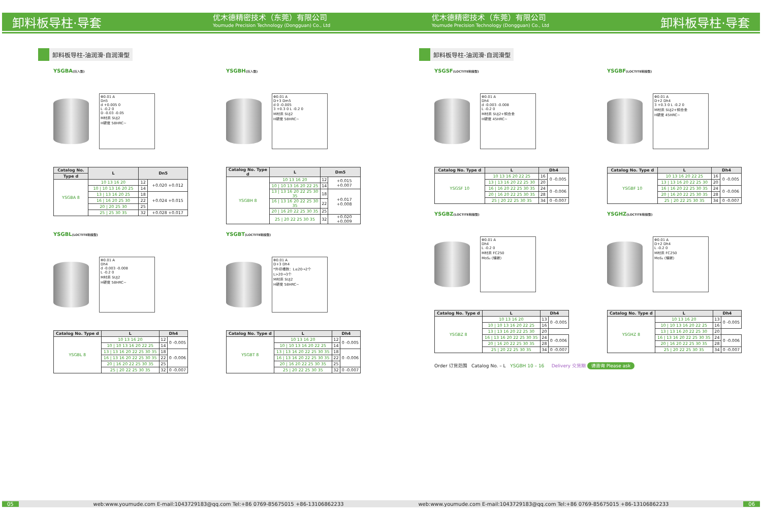卸料板导柱·导套 优木德精密技术（东莞）有限公司
Youmude Precision Technology (Dongguan) Co., Ltd 优木德精密技术（东莞）有限公司
Youmude Precision Technology (Dongguan) Co., Ltd 卸料板导柱·导套
卸料板导柱-油润滑·自润滑型
YSGBA(压入型)
Φ0.01 A
Dn5
d +0.005 0
L -0.2 0
D -0.03 -0.05
M材质 SUJ2
H硬度 58HRC~
| Catalog No. | L | Dn5 | |
| --- | --- | --- | --- |
| Type d | | | |
| YSGBA 8 | 10 13 16 20 | 12 | +0.020 +0.012 |
| | 10 / 10 13 16 20 25 | 14 | |
| | 13 / 13 16 20 25 | 18 | +0.024 +0.015 |
| | 16 / 16 20 25 30 | 22 | |
| | 20 / 20 25 30 | 25 | |
| | 25 / 25 30 35 | 32 | +0.028 +0.017 |
YSGBH(压入型)
Φ0.01 A
D+3 Dm5
d 0 -0.005
3 +0.3 0 L -0.2 0
M材质 SUJ2
H硬度 58HRC~
| Catalog No. Type d | L | Dm5 | |
| --- | --- | --- | --- |
| YSGBH 8 | 10 13 16 20 | 12 | +0.015 +0.007 |
| | 10 / 10 13 16 20 22 25 | 14 | |
| | 13 / 13 16 20 22 25 30 35 | 18 | +0.017 +0.008 |
| | 16 / 13 16 20 22 25 30 35 | 22 | |
| | 20 / 16 20 22 25 30 35 | 25 | |
| | 25 / 20 22 25 30 35 | 32 | +0.020 +0.009 |
YSGBL(LOCTITE粘接型)
Φ0.01 A
Dh4
d -0.003 -0.008
L -0.2 0
M材质 SUJ2
H硬度 58HRC~
| Catalog No. Type d | L | Dh4 | |
| --- | --- | --- | --- |
| YSGBL 8 | 10 13 16 20 | 12 | 0 -0.005 |
| | 10 / 10 13 16 20 22 25 | 14 | |
| | 13 / 13 16 20 22 25 30 35 | 18 | 0 -0.006 |
| | 16 / 13 16 20 22 25 30 35 | 22 | |
| | 20 / 16 20 22 25 30 35 | 25 | |
| | 25 / 20 22 25 30 35 | 32 | 0 -0.007 |
YSGBT(LOCTITE粘接型)
Φ0.01 A
D+3 Dh4
*外径槽数：L≤20→2个 L>20→3个
M材质 SUJ2
H硬度 58HRC~
| Catalog No. Type d | L | Dh4 | |
| --- | --- | --- | --- |
| YSGBT 8 | 10 13 16 20 | 12 | 0 -0.005 |
| | 10 / 10 13 16 20 22 25 | 14 | |
| | 13 / 13 16 20 22 25 30 35 | 18 | 0 -0.006 |
| | 16 / 13 16 20 22 25 30 35 | 22 | |
| | 20 / 16 20 22 25 30 35 | 25 | |
| | 25 / 20 22 25 30 35 | 32 | 0 -0.007 |
卸料板导柱-油润滑·自润滑型
YSGSF(LOCTITE粘接型)
Φ0.01 A
Dh4
d -0.003 -0.008
L -0.2 0
M材质 SUJ2+铜合金
H硬度 45HRC~
| Catalog No. Type d | L | Dh4 | |
| --- | --- | --- | --- |
| YSGSF 10 | 10 13 16 20 22 25 | 16 | 0 -0.005 |
| | 13 / 13 16 20 22 25 30 | 20 | |
| | 16 / 16 20 22 25 30 35 | 24 | 0 -0.006 |
| | 20 / 16 20 22 25 30 35 | 28 | |
| | 25 / 20 22 25 30 35 | 34 | 0 -0.007 |
YSGBF(LOCTITE粘接型)
Φ0.01 A
D+2 Dh4
3 +0.3 0 L -0.2 0
M材质 SUJ2+铜合金
H硬度 45HRC~
| Catalog No. Type d | L | Dh4 | |
| --- | --- | --- | --- |
| YSGBF 10 | 10 13 16 20 22 25 | 16 | 0 -0.005 |
| | 13 / 13 16 20 22 25 30 | 20 | |
| | 16 / 16 20 22 25 30 35 | 24 | 0 -0.006 |
| | 20 / 16 20 22 25 30 35 | 28 | |
| | 25 / 20 22 25 30 35 | 34 | 0 -0.007 |
YSGBZ(LOCTITE粘接型)
Φ0.01 A
Dh4
L -0.2 0
M材质 FC250
MoS₂ (镶嵌)
| Catalog No. Type d | L | Dh4 | |
| --- | --- | --- | --- |
| YSGBZ 8 | 10 13 16 20 | 13 | 0 -0.005 |
| | 10 / 10 13 16 20 22 25 | 16 | |
| | 13 / 13 16 20 22 25 30 | 20 | |
| | 16 / 13 16 20 22 25 30 35 | 24 | 0 -0.006 |
| | 20 / 16 20 22 25 30 35 | 28 | |
| | 25 / 20 22 25 30 35 | 34 | 0 -0.007 |
YSGHZ(LOCTITE粘接型)
Φ0.01 A
D+2 Dh4
L -0.2 0
M材质 FC250
MoS₂ (镶嵌)
| Catalog No. Type d | L | Dh4 | |
| --- | --- | --- | --- |
| YSGHZ 8 | 10 13 16 20 | 13 | 0 -0.005 |
| | 10 / 10 13 16 20 22 25 | 16 | |
| | 13 / 13 16 20 22 25 30 | 20 | |
| | 16 / 13 16 20 22 25 30 35 | 24 | 0 -0.006 |
| | 20 / 16 20 22 25 30 35 | 28 | |
| | 25 / 20 22 25 30 35 | 34 | 0 -0.007 |
Order 订货范围 Catalog No. – L YSGBH 10 – 16 Delivery 交货期 请咨询 Please ask
05 web:www.youmude.com E-mail:1043729183@qq.com Tel:+86 0769-85675015 +86-13106862233 web:www.youmude.com E-mail:1043729183@qq.com Tel:+86 0769-85675015 +86-13106862233 06